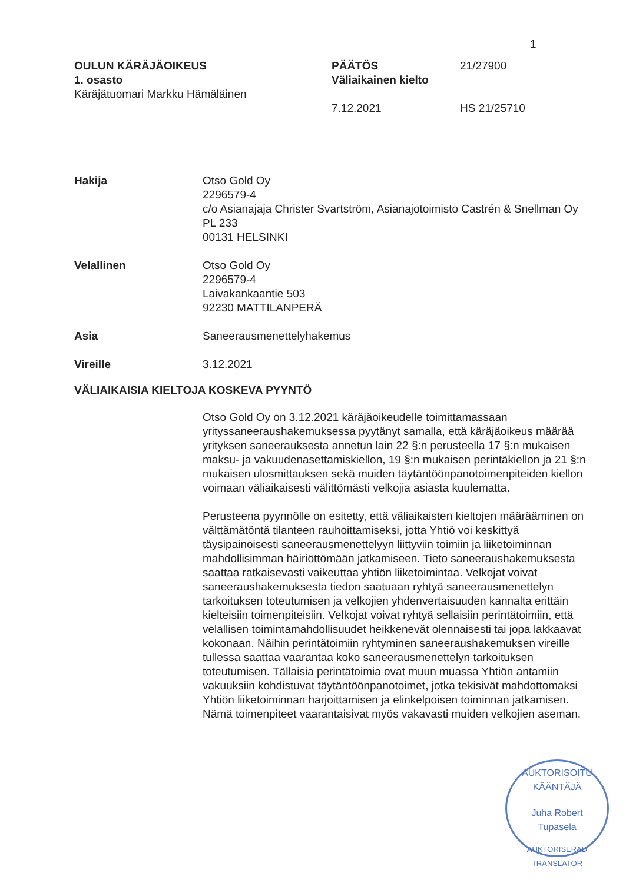1
OULUN KÄRÄJÄOIKEUS
1. osasto
Käräjätuomari Markku Hämäläinen
PÄÄTÖS
Väliaikainen kielto
7.12.2021
21/27900
HS 21/25710
Hakija Otso Gold Oy
2296579-4
c/o Asianajaja Christer Svartström, Asianajotoimisto Castrén & Snellman Oy
PL 233
00131 HELSINKI
Velallinen Otso Gold Oy
2296579-4
Laivakankaantie 503
92230 MATTILANPERÄ
Asia Saneerausmenettelyhakemus
Vireille 3.12.2021
VÄLIAIKAISIA KIELTOJA KOSKEVA PYYNTÖ
Otso Gold Oy on 3.12.2021 käräjäoikeudelle toimittamassaan yrityssaneeraushakemuksessa pyytänyt samalla, että käräjäoikeus määrää yrityksen saneerauksesta annetun lain 22 §:n perusteella 17 §:n mukaisen maksu- ja vakuudenasettamiskiellon, 19 §:n mukaisen perintäkiellon ja 21 §:n mukaisen ulosmittauksen sekä muiden täytäntöönpanotoimenpiteiden kiellon voimaan väliaikaisesti välittömästi velkojia asiasta kuulematta.
Perusteena pyynnölle on esitetty, että väliaikaisten kieltojen määrääminen on välttämätöntä tilanteen rauhoittamiseksi, jotta Yhtiö voi keskittyä täysipainoisesti saneerausmenettelyyn liittyviin toimiin ja liiketoiminnan mahdollisimman häiriöttömään jatkamiseen. Tieto saneeraushakemuksesta saattaa ratkaisevasti vaikeuttaa yhtiön liiketoimintaa. Velkojat voivat saneeraushakemuksesta tiedon saatuaan ryhtyä saneerausmenettelyn tarkoituksen toteutumisen ja velkojien yhdenvertaisuuden kannalta erittäin kielteisiin toimenpiteisiin. Velkojat voivat ryhtyä sellaisiin perintätoimiin, että velallisen toimintamahdollisuudet heikkenevät olennaisesti tai jopa lakkaavat kokonaan. Näihin perintätoimiin ryhtyminen saneeraushakemuksen vireille tullessa saattaa vaarantaa koko saneerausmenettelyn tarkoituksen toteutumisen. Tällaisia perintätoimia ovat muun muassa Yhtiön antamiin vakuuksiin kohdistuvat täytäntöönpanotoimet, jotka tekisivät mahdottomaksi Yhtiön liiketoiminnan harjoittamisen ja elinkelpoisen toiminnan jatkamisen. Nämä toimenpiteet vaarantaisivat myös vakavasti muiden velkojien aseman.
AUKTORISOITU KÄÄNTÄJÄ
Juha Robert
Tupasela
AUKTORISERAD TRANSLATOR